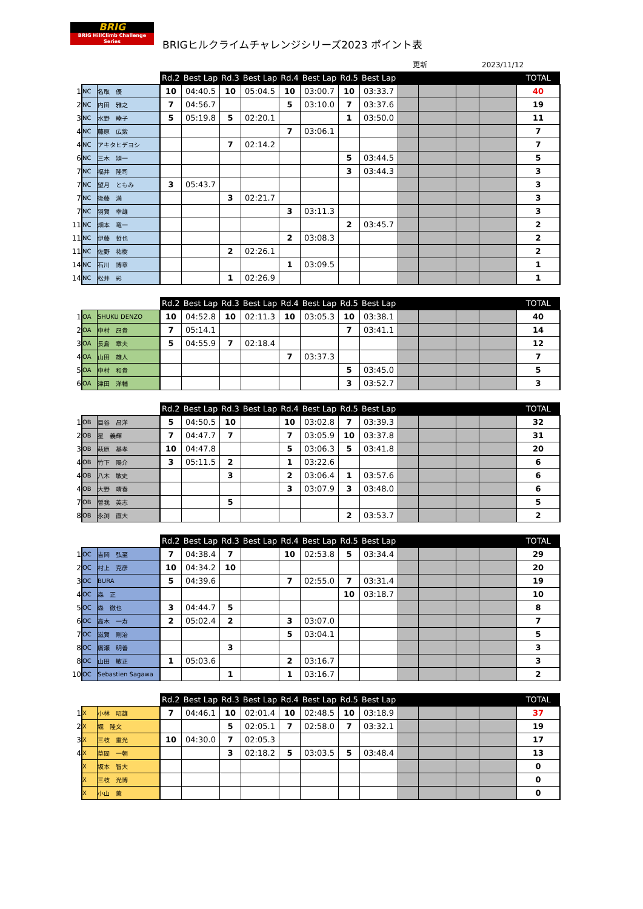BRIG
BRIG HillClimb Challenge Series
BRIGヒルクライムチャレンジシリーズ2023 ポイント表
更新 2023/11/12
| | | | Rd.2 | Best Lap | Rd.3 | Best Lap | Rd.4 | Best Lap | Rd.5 | Best Lap | | | | | TOTAL |
| --- | --- | --- | --- | --- | --- | --- | --- | --- | --- | --- | --- | --- | --- | --- | --- |
| 1 | NC | 名取 優 | 10 | 04:40.5 | 10 | 05:04.5 | 10 | 03:00.7 | 10 | 03:33.7 | | | | | 40 |
| 2 | NC | 内田 雅之 | 7 | 04:56.7 | | | 5 | 03:10.0 | 7 | 03:37.6 | | | | | 19 |
| 3 | NC | 水野 睦子 | 5 | 05:19.8 | 5 | 02:20.1 | | | 1 | 03:50.0 | | | | | 11 |
| 4 | NC | 藤原 広紫 | | | | | 7 | 03:06.1 | | | | | | | 7 |
| 4 | NC | アキタヒデヨシ | | | 7 | 02:14.2 | | | | | | | | | 7 |
| 6 | NC | 三木 頌一 | | | | | | | 5 | 03:44.5 | | | | | 5 |
| 7 | NC | 福井 隆司 | | | | | | | 3 | 03:44.3 | | | | | 3 |
| 7 | NC | 望月 ともみ | 3 | 05:43.7 | | | | | | | | | | | 3 |
| 7 | NC | 後藤 満 | | | 3 | 02:21.7 | | | | | | | | | 3 |
| 7 | NC | 羽賀 幸雄 | | | | | 3 | 03:11.3 | | | | | | | 3 |
| 11 | NC | 畑本 竜一 | | | | | | | 2 | 03:45.7 | | | | | 2 |
| 11 | NC | 伊藤 哲也 | | | | | 2 | 03:08.3 | | | | | | | 2 |
| 11 | NC | 佐野 祐樹 | | | 2 | 02:26.1 | | | | | | | | | 2 |
| 14 | NC | 石川 博章 | | | | | 1 | 03:09.5 | | | | | | | 1 |
| 14 | NC | 松井 彩 | | | 1 | 02:26.9 | | | | | | | | | 1 |
| | | | Rd.2 | Best Lap | Rd.3 | Best Lap | Rd.4 | Best Lap | Rd.5 | Best Lap | | | | | TOTAL |
| --- | --- | --- | --- | --- | --- | --- | --- | --- | --- | --- | --- | --- | --- | --- | --- |
| 1 | OA | SHUKU DENZO | 10 | 04:52.8 | 10 | 02:11.3 | 10 | 03:05.3 | 10 | 03:38.1 | | | | | 40 |
| 2 | OA | 中村 昂貴 | 7 | 05:14.1 | | | | | 7 | 03:41.1 | | | | | 14 |
| 3 | OA | 長島 章夫 | 5 | 04:55.9 | 7 | 02:18.4 | | | | | | | | | 12 |
| 4 | OA | 山田 雄人 | | | | | 7 | 03:37.3 | | | | | | | 7 |
| 5 | OA | 中村 和貴 | | | | | | | 5 | 03:45.0 | | | | | 5 |
| 6 | OA | 津田 洋輔 | | | | | | | 3 | 03:52.7 | | | | | 3 |
| | | | Rd.2 | Best Lap | Rd.3 | Best Lap | Rd.4 | Best Lap | Rd.5 | Best Lap | | | | | TOTAL |
| --- | --- | --- | --- | --- | --- | --- | --- | --- | --- | --- | --- | --- | --- | --- | --- |
| 1 | OB | 目谷 昌洋 | 5 | 04:50.5 | 10 | | 10 | 03:02.8 | 7 | 03:39.3 | | | | | 32 |
| 2 | OB | 星 義輝 | 7 | 04:47.7 | 7 | | 7 | 03:05.9 | 10 | 03:37.8 | | | | | 31 |
| 3 | OB | 萩原 基孝 | 10 | 04:47.8 | | | 5 | 03:06.3 | 5 | 03:41.8 | | | | | 20 |
| 4 | OB | 竹下 陽介 | 3 | 05:11.5 | 2 | | 1 | 03:22.6 | | | | | | | 6 |
| 4 | OB | 八木 敏史 | | | 3 | | 2 | 03:06.4 | 1 | 03:57.6 | | | | | 6 |
| 4 | OB | 大野 靖春 | | | | | 3 | 03:07.9 | 3 | 03:48.0 | | | | | 6 |
| 7 | OB | 曽我 英志 | | | 5 | | | | | | | | | | 5 |
| 8 | OB | 永渕 直大 | | | | | | | 2 | 03:53.7 | | | | | 2 |
| | | | Rd.2 | Best Lap | Rd.3 | Best Lap | Rd.4 | Best Lap | Rd.5 | Best Lap | | | | | TOTAL |
| --- | --- | --- | --- | --- | --- | --- | --- | --- | --- | --- | --- | --- | --- | --- | --- |
| 1 | OC | 吉岡 弘至 | 7 | 04:38.4 | 7 | | 10 | 02:53.8 | 5 | 03:34.4 | | | | | 29 |
| 2 | OC | 村上 克彦 | 10 | 04:34.2 | 10 | | | | | | | | | | 20 |
| 3 | OC | BURA | 5 | 04:39.6 | | | 7 | 02:55.0 | 7 | 03:31.4 | | | | | 19 |
| 4 | OC | 森 正 | | | | | | | 10 | 03:18.7 | | | | | 10 |
| 5 | OC | 森 徹也 | 3 | 04:44.7 | 5 | | | | | | | | | | 8 |
| 6 | OC | 高木 一寿 | 2 | 05:02.4 | 2 | | 3 | 03:07.0 | | | | | | | 7 |
| 7 | OC | 滋賀 剛治 | | | | | 5 | 03:04.1 | | | | | | | 5 |
| 8 | OC | 廣瀬 明善 | | | 3 | | | | | | | | | | 3 |
| 8 | OC | 山田 敏正 | 1 | 05:03.6 | | | 2 | 03:16.7 | | | | | | | 3 |
| 10 | OC | Sebastien Sagawa | | | 1 | | 1 | 03:16.7 | | | | | | | 2 |
| | | | Rd.2 | Best Lap | Rd.3 | Best Lap | Rd.4 | Best Lap | Rd.5 | Best Lap | | | | | TOTAL |
| --- | --- | --- | --- | --- | --- | --- | --- | --- | --- | --- | --- | --- | --- | --- | --- |
| 1 | X | 小林 昭雄 | 7 | 04:46.1 | 10 | 02:01.4 | 10 | 02:48.5 | 10 | 03:18.9 | | | | | 37 |
| 2 | X | 堀 隆文 | | | 5 | 02:05.1 | 7 | 02:58.0 | 7 | 03:32.1 | | | | | 19 |
| 3 | X | 三枝 重光 | 10 | 04:30.0 | 7 | 02:05.3 | | | | | | | | | 17 |
| 4 | X | 草間 一朝 | | | 3 | 02:18.2 | 5 | 03:03.5 | 5 | 03:48.4 | | | | | 13 |
| | X | 坂本 智大 | | | | | | | | | | | | | 0 |
| | X | 三枝 光博 | | | | | | | | | | | | | 0 |
| | X | 小山 薫 | | | | | | | | | | | | | 0 |